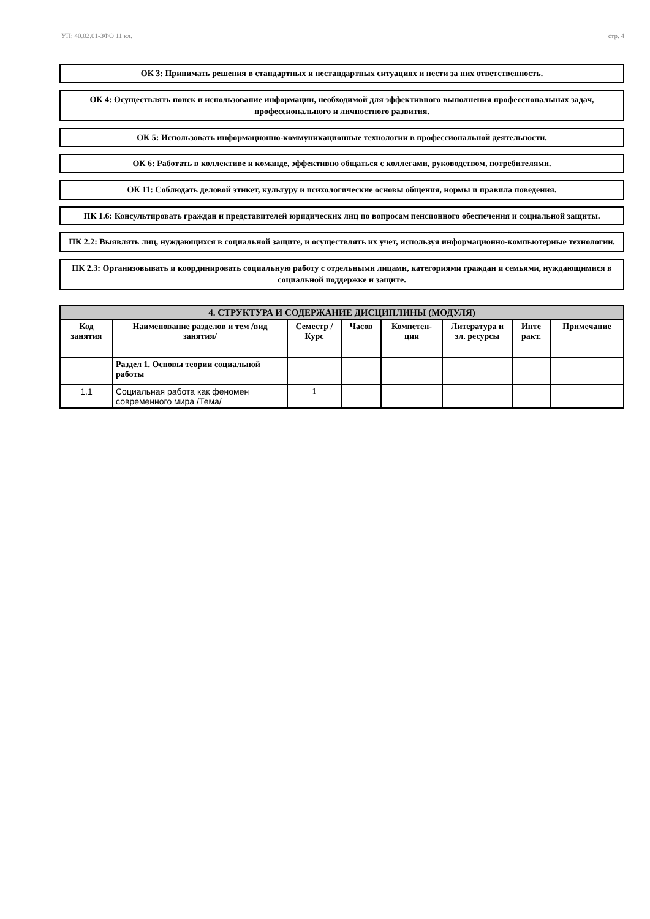УП: 40.02.01-ЗФО 11 кл. стр. 4
ОК 3: Принимать решения в стандартных и нестандартных ситуациях и нести за них ответственность.
ОК 4: Осуществлять поиск и использование информации, необходимой для эффективного выполнения профессиональных задач, профессионального и личностного развития.
ОК 5: Использовать информационно-коммуникационные технологии в профессиональной деятельности.
ОК 6: Работать в коллективе и команде, эффективно общаться с коллегами, руководством, потребителями.
ОК 11: Соблюдать деловой этикет, культуру и психологические основы общения, нормы и правила поведения.
ПК 1.6: Консультировать граждан и представителей юридических лиц по вопросам пенсионного обеспечения и социальной защиты.
ПК 2.2: Выявлять лиц, нуждающихся в социальной защите, и осуществлять их учет, используя информационно-компьютерные технологии.
ПК 2.3: Организовывать и координировать социальную работу с отдельными лицами, категориями граждан и семьями, нуждающимися в социальной поддержке и защите.
| 4. СТРУКТУРА И СОДЕРЖАНИЕ ДИСЦИПЛИНЫ (МОДУЛЯ) | | | | | | | |
| --- | --- | --- | --- | --- | --- | --- | --- |
| Код занятия | Наименование разделов и тем /вид занятия/ | Семестр / Курс | Часов | Компетен-ции | Литература и эл. ресурсы | Инте ракт. | Примечание |
| | Раздел 1. Основы теории социальной работы | | | | | | |
| 1.1 | Социальная работа как феномен современного мира /Тема/ | 1 | | | | | |